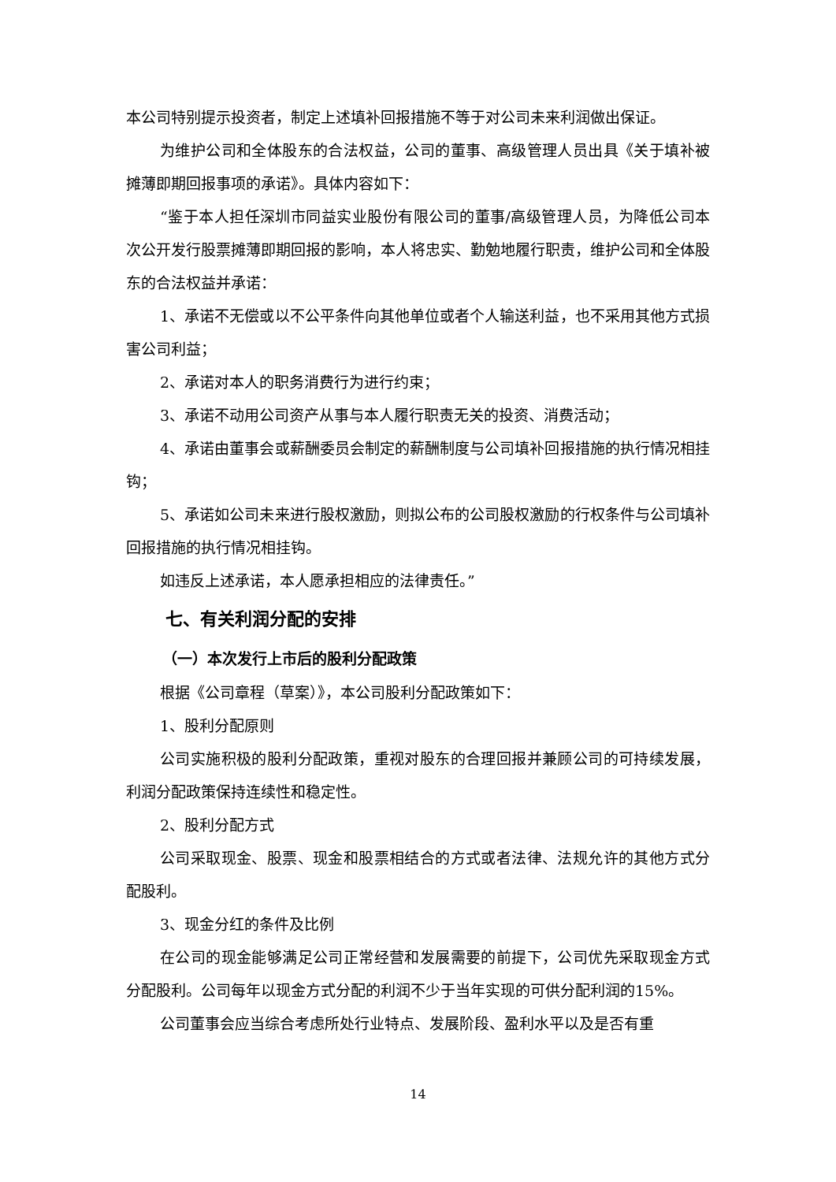本公司特别提示投资者，制定上述填补回报措施不等于对公司未来利润做出保证。
为维护公司和全体股东的合法权益，公司的董事、高级管理人员出具《关于填补被摊薄即期回报事项的承诺》。具体内容如下：
“鉴于本人担任深圳市同益实业股份有限公司的董事/高级管理人员，为降低公司本次公开发行股票摊薄即期回报的影响，本人将忠实、勤勉地履行职责，维护公司和全体股东的合法权益并承诺：
1、承诺不无偿或以不公平条件向其他单位或者个人输送利益，也不采用其他方式损害公司利益；
2、承诺对本人的职务消费行为进行约束；
3、承诺不动用公司资产从事与本人履行职责无关的投资、消费活动；
4、承诺由董事会或薪酬委员会制定的薪酬制度与公司填补回报措施的执行情况相挂钩；
5、承诺如公司未来进行股权激励，则拟公布的公司股权激励的行权条件与公司填补回报措施的执行情况相挂钩。
如违反上述承诺，本人愿承担相应的法律责任。”
七、有关利润分配的安排
（一）本次发行上市后的股利分配政策
根据《公司章程（草案）》，本公司股利分配政策如下：
1、股利分配原则
公司实施积极的股利分配政策，重视对股东的合理回报并兼顾公司的可持续发展，利润分配政策保持连续性和稳定性。
2、股利分配方式
公司采取现金、股票、现金和股票相结合的方式或者法律、法规允许的其他方式分配股利。
3、现金分红的条件及比例
在公司的现金能够满足公司正常经营和发展需要的前提下，公司优先采取现金方式分配股利。公司每年以现金方式分配的利润不少于当年实现的可供分配利润的15%。
公司董事会应当综合考虑所处行业特点、发展阶段、盈利水平以及是否有重
14